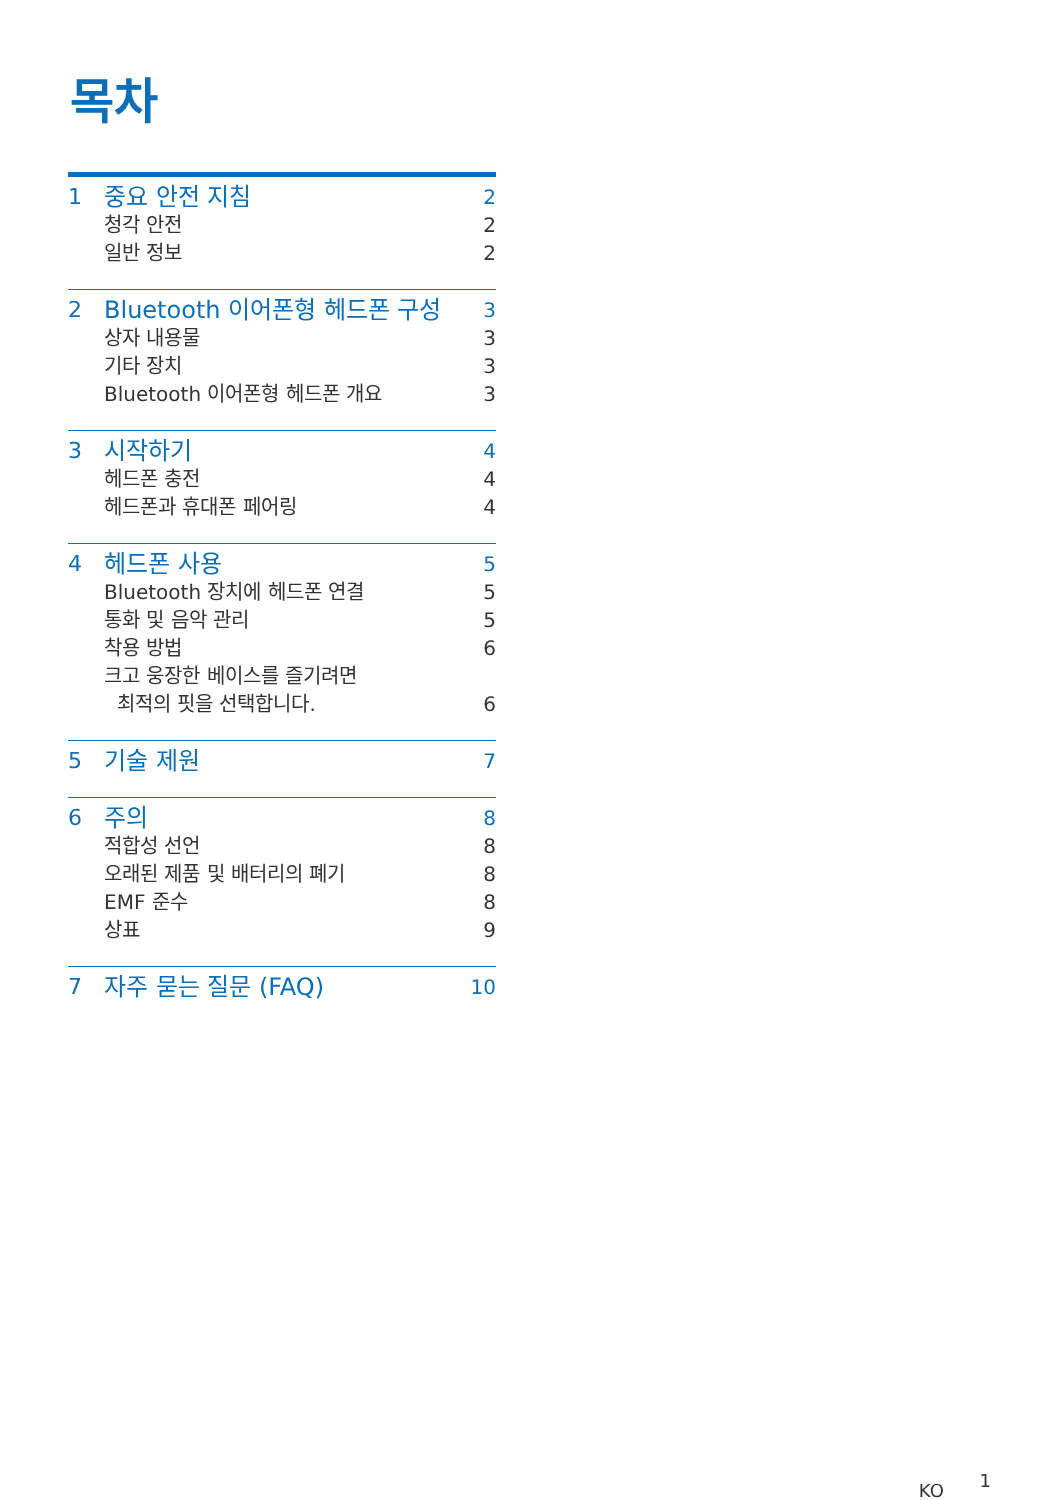목차
1 중요 안전 지침 2
청각 안전 2
일반 정보 2
2 Bluetooth 이어폰형 헤드폰 구성 3
상자 내용물 3
기타 장치 3
Bluetooth 이어폰형 헤드폰 개요 3
3 시작하기 4
헤드폰 충전 4
헤드폰과 휴대폰 페어링 4
4 헤드폰 사용 5
Bluetooth 장치에 헤드폰 연결 5
통화 및 음악 관리 5
착용 방법 6
크고 웅장한 베이스를 즐기려면
최적의 핏을 선택합니다.
6
5 기술 제원 7
6 주의 8
적합성 선언 8
오래된 제품 및 배터리의 폐기 8
EMF 준수 8
상표 9
7 자주 묻는 질문 (FAQ) 10
KO 1